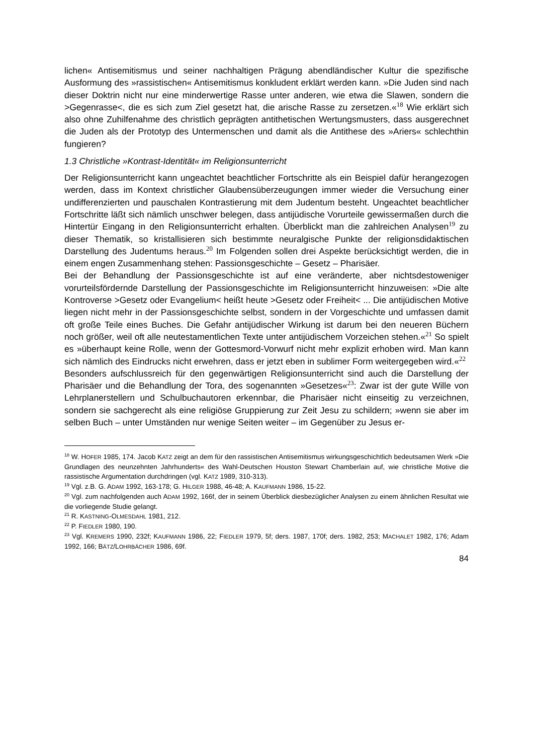lichen« Antisemitismus und seiner nachhaltigen Prägung abendländischer Kultur die spezifische Ausformung des »rassistischen« Antisemitismus konkludent erklärt werden kann. »Die Juden sind nach dieser Doktrin nicht nur eine minderwertige Rasse unter anderen, wie etwa die Slawen, sondern die >Gegenrasse<, die es sich zum Ziel gesetzt hat, die arische Rasse zu zersetzen.«<sup>18</sup> Wie erklärt sich also ohne Zuhilfenahme des christlich geprägten antithetischen Wertungsmusters, dass ausgerechnet die Juden als der Prototyp des Untermenschen und damit als die Antithese des »Ariers« schlechthin fungieren?
1.3 Christliche »Kontrast-Identität« im Religionsunterricht
Der Religionsunterricht kann ungeachtet beachtlicher Fortschritte als ein Beispiel dafür herangezogen werden, dass im Kontext christlicher Glaubensüberzeugungen immer wieder die Versuchung einer undifferenzierten und pauschalen Kontrastierung mit dem Judentum besteht. Ungeachtet beachtlicher Fortschritte läßt sich nämlich unschwer belegen, dass antijüdische Vorurteile gewissermaßen durch die Hintertür Eingang in den Religionsunterricht erhalten. Überblickt man die zahlreichen Analysen<sup>19</sup> zu dieser Thematik, so kristallisieren sich bestimmte neuralgische Punkte der religionsdidaktischen Darstellung des Judentums heraus.<sup>20</sup> Im Folgenden sollen drei Aspekte berücksichtigt werden, die in einem engen Zusammenhang stehen: Passionsgeschichte – Gesetz – Pharisäer.
Bei der Behandlung der Passionsgeschichte ist auf eine veränderte, aber nichtsdestoweniger vorurteilsfördernde Darstellung der Passionsgeschichte im Religionsunterricht hinzuweisen: »Die alte Kontroverse >Gesetz oder Evangelium< heißt heute >Gesetz oder Freiheit< ... Die antijüdischen Motive liegen nicht mehr in der Passionsgeschichte selbst, sondern in der Vorgeschichte und umfassen damit oft große Teile eines Buches. Die Gefahr antijüdischer Wirkung ist darum bei den neueren Büchern noch größer, weil oft alle neutestamentlichen Texte unter antijüdischem Vorzeichen stehen.«<sup>21</sup> So spielt es »überhaupt keine Rolle, wenn der Gottesmord-Vorwurf nicht mehr explizit erhoben wird. Man kann sich nämlich des Eindrucks nicht erwehren, dass er jetzt eben in sublimer Form weitergegeben wird.«<sup>22</sup>
Besonders aufschlussreich für den gegenwärtigen Religionsunterricht sind auch die Darstellung der Pharisäer und die Behandlung der Tora, des sogenannten »Gesetzes«<sup>23</sup>: Zwar ist der gute Wille von Lehrplanerstellern und Schulbuchautoren erkennbar, die Pharisäer nicht einseitig zu verzeichnen, sondern sie sachgerecht als eine religiöse Gruppierung zur Zeit Jesu zu schildern; »wenn sie aber im selben Buch – unter Umständen nur wenige Seiten weiter – im Gegenüber zu Jesus er-
<sup>18</sup> W. HOFER 1985, 174. Jacob KATZ zeigt an dem für den rassistischen Antisemitismus wirkungsgeschichtlich bedeutsamen Werk »Die Grundlagen des neunzehnten Jahrhunderts« des Wahl-Deutschen Houston Stewart Chamberlain auf, wie christliche Motive die rassistische Argumentation durchdringen (vgl. KATZ 1989, 310-313).
<sup>19</sup> Vgl. z.B. G. ADAM 1992, 163-178; G. HILGER 1988, 46-48; A. KAUFMANN 1986, 15-22.
<sup>20</sup> Vgl. zum nachfolgenden auch ADAM 1992, 166f, der in seinem Überblick diesbezüglicher Analysen zu einem ähnlichen Resultat wie die vorliegende Studie gelangt.
<sup>21</sup> R. KASTNING-OLMESDAHL 1981, 212.
<sup>22</sup> P. FIEDLER 1980, 190.
<sup>23</sup> Vgl. KREMERS 1990, 232f; KAUFMANN 1986, 22; FIEDLER 1979, 5f; ders. 1987, 170f; ders. 1982, 253; MACHALET 1982, 176; Adam 1992, 166; BÄTZ/LOHRBÄCHER 1986, 69f.
84